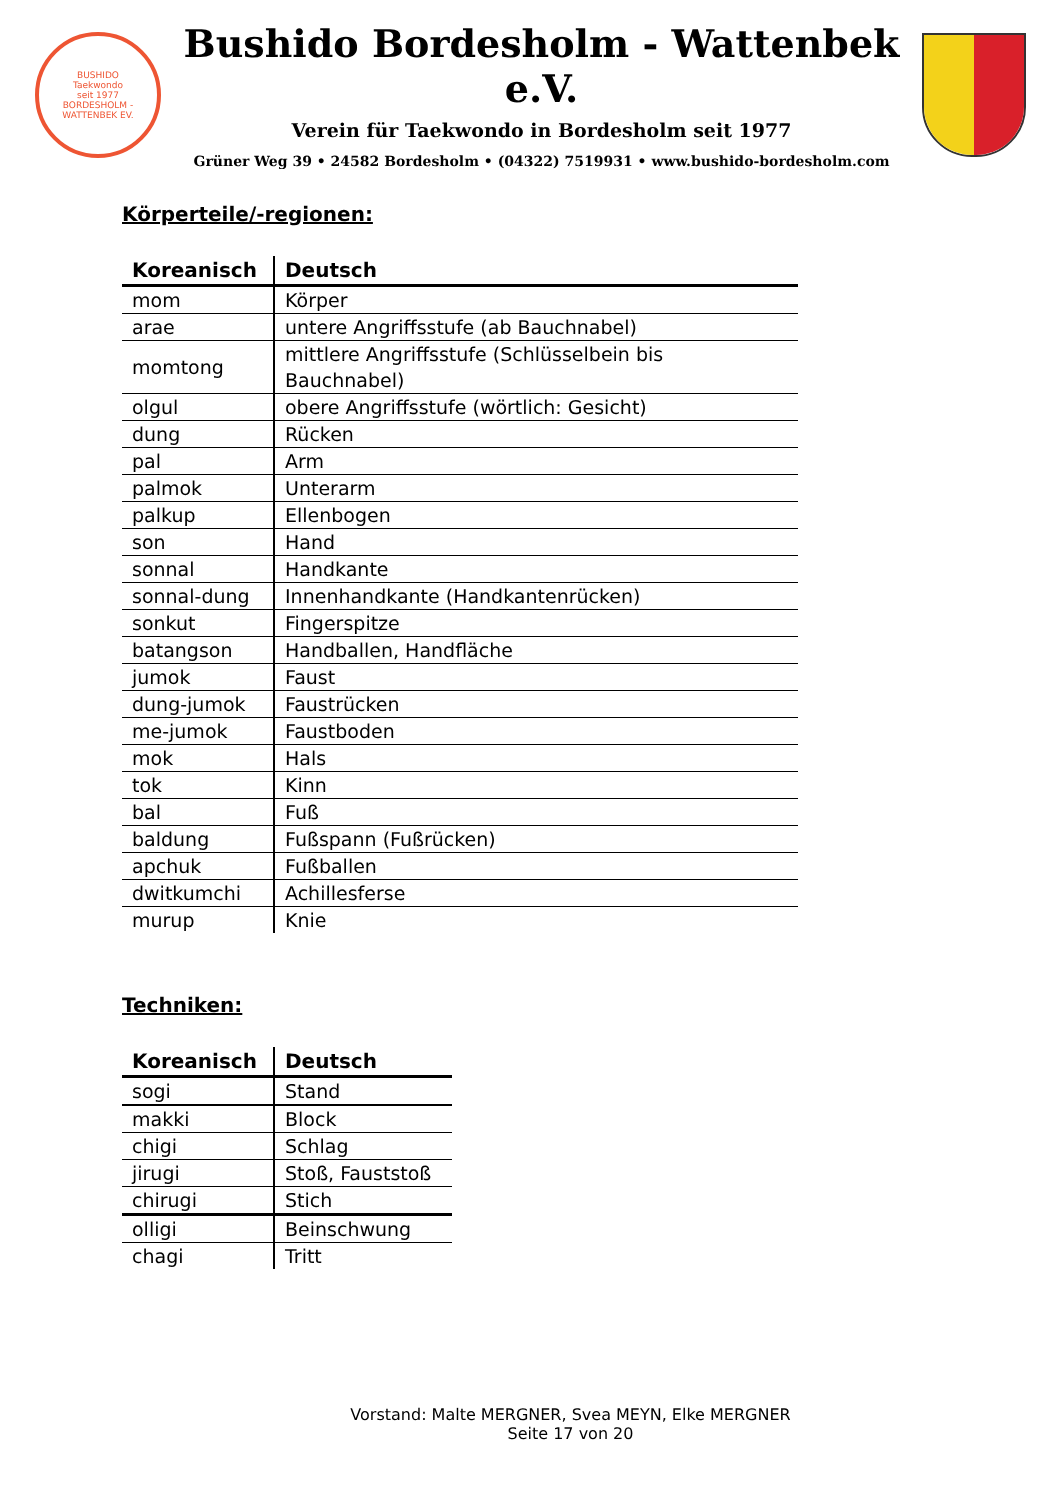BUSHIDO
Taekwondo
seit 1977
BORDESHOLM - WATTENBEK EV.
Bushido Bordesholm - Wattenbek e.V.
Verein für Taekwondo in Bordesholm seit 1977
Grüner Weg 39 • 24582 Bordesholm • (04322) 7519931 • www.bushido-bordesholm.com
Körperteile/-regionen:
| Koreanisch | Deutsch |
| --- | --- |
| mom | Körper |
| arae | untere Angriffsstufe (ab Bauchnabel) |
| momtong | mittlere Angriffsstufe (Schlüsselbein bis Bauchnabel) |
| olgul | obere Angriffsstufe (wörtlich: Gesicht) |
| dung | Rücken |
| pal | Arm |
| palmok | Unterarm |
| palkup | Ellenbogen |
| son | Hand |
| sonnal | Handkante |
| sonnal-dung | Innenhandkante (Handkantenrücken) |
| sonkut | Fingerspitze |
| batangson | Handballen, Handfläche |
| jumok | Faust |
| dung-jumok | Faustrücken |
| me-jumok | Faustboden |
| mok | Hals |
| tok | Kinn |
| bal | Fuß |
| baldung | Fußspann (Fußrücken) |
| apchuk | Fußballen |
| dwitkumchi | Achillesferse |
| murup | Knie |
Techniken:
| Koreanisch | Deutsch |
| --- | --- |
| sogi | Stand |
| makki | Block |
| chigi | Schlag |
| jirugi | Stoß, Fauststoß |
| chirugi | Stich |
| olligi | Beinschwung |
| chagi | Tritt |
Vorstand: Malte MERGNER, Svea MEYN, Elke MERGNER
Seite 17 von 20